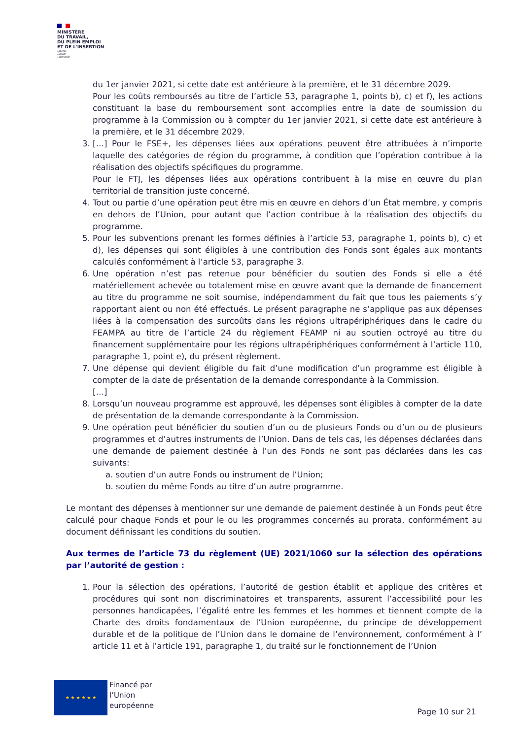MINISTÈRE
DU TRAVAIL,
DU PLEIN EMPLOI
ET DE L'INSERTION
Liberté
Égalité
Fraternité
du 1er janvier 2021, si cette date est antérieure à la première, et le 31 décembre 2029.
Pour les coûts remboursés au titre de l’article 53, paragraphe 1, points b), c) et f), les actions constituant la base du remboursement sont accomplies entre la date de soumission du programme à la Commission ou à compter du 1er janvier 2021, si cette date est antérieure à la première, et le 31 décembre 2029.
3. […] Pour le FSE+, les dépenses liées aux opérations peuvent être attribuées à n’importe laquelle des catégories de région du programme, à condition que l’opération contribue à la réalisation des objectifs spécifiques du programme.
Pour le FTJ, les dépenses liées aux opérations contribuent à la mise en œuvre du plan territorial de transition juste concerné.
4. Tout ou partie d’une opération peut être mis en œuvre en dehors d’un État membre, y compris en dehors de l’Union, pour autant que l’action contribue à la réalisation des objectifs du programme.
5. Pour les subventions prenant les formes définies à l’article 53, paragraphe 1, points b), c) et d), les dépenses qui sont éligibles à une contribution des Fonds sont égales aux montants calculés conformément à l’article 53, paragraphe 3.
6. Une opération n’est pas retenue pour bénéficier du soutien des Fonds si elle a été matériellement achevée ou totalement mise en œuvre avant que la demande de financement au titre du programme ne soit soumise, indépendamment du fait que tous les paiements s’y rapportant aient ou non été effectués. Le présent paragraphe ne s’applique pas aux dépenses liées à la compensation des surcoûts dans les régions ultrapériphériques dans le cadre du FEAMPA au titre de l’article 24 du règlement FEAMP ni au soutien octroyé au titre du financement supplémentaire pour les régions ultrapériphériques conformément à l’article 110, paragraphe 1, point e), du présent règlement.
7. Une dépense qui devient éligible du fait d’une modification d’un programme est éligible à compter de la date de présentation de la demande correspondante à la Commission.
[…]
8. Lorsqu’un nouveau programme est approuvé, les dépenses sont éligibles à compter de la date de présentation de la demande correspondante à la Commission.
9. Une opération peut bénéficier du soutien d’un ou de plusieurs Fonds ou d’un ou de plusieurs programmes et d’autres instruments de l’Union. Dans de tels cas, les dépenses déclarées dans une demande de paiement destinée à l’un des Fonds ne sont pas déclarées dans les cas suivants:
a. soutien d’un autre Fonds ou instrument de l’Union;
b. soutien du même Fonds au titre d’un autre programme.
Le montant des dépenses à mentionner sur une demande de paiement destinée à un Fonds peut être calculé pour chaque Fonds et pour le ou les programmes concernés au prorata, conformément au document définissant les conditions du soutien.
Aux termes de l’article 73 du règlement (UE) 2021/1060 sur la sélection des opérations par l’autorité de gestion :
1. Pour la sélection des opérations, l’autorité de gestion établit et applique des critères et procédures qui sont non discriminatoires et transparents, assurent l’accessibilité pour les personnes handicapées, l’égalité entre les femmes et les hommes et tiennent compte de la Charte des droits fondamentaux de l’Union européenne, du principe de développement durable et de la politique de l’Union dans le domaine de l’environnement, conformément à l’ article 11 et à l’article 191, paragraphe 1, du traité sur le fonctionnement de l’Union
★ ★ ★ ★ ★ ★
Financé par
l’Union
européenne
Page 10 sur 21